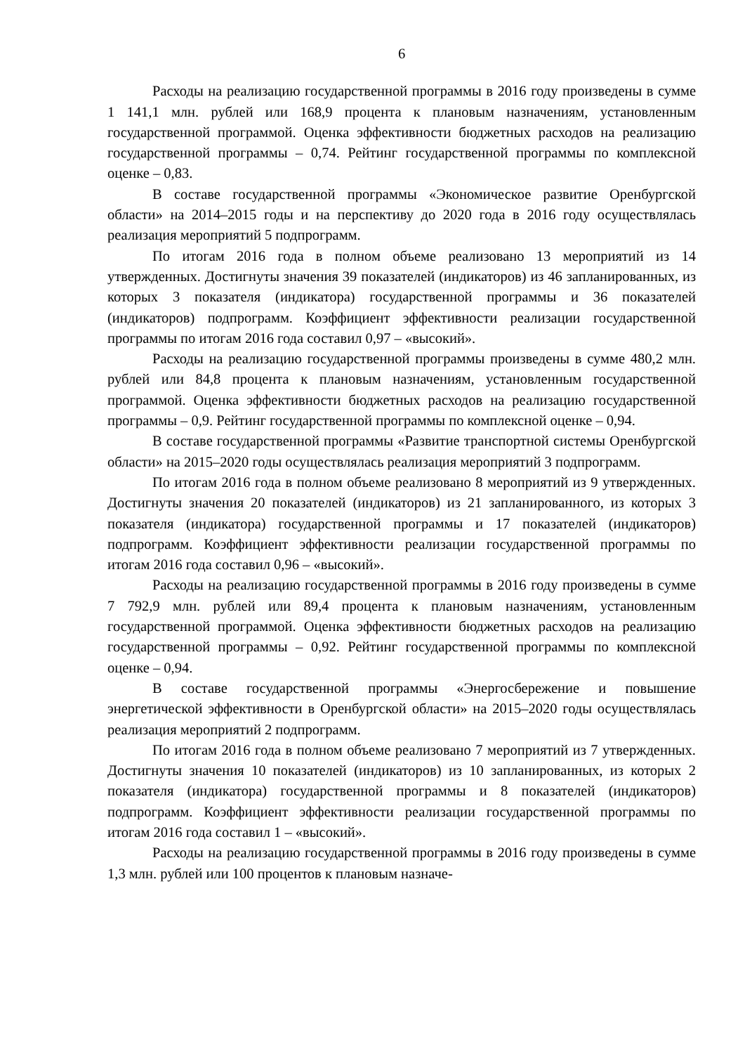6
Расходы на реализацию государственной программы в 2016 году произведены в сумме 1 141,1 млн. рублей или 168,9 процента к плановым назначениям, установленным государственной программой. Оценка эффективности бюджетных расходов на реализацию государственной программы – 0,74. Рейтинг государственной программы по комплексной оценке – 0,83.
В составе государственной программы «Экономическое развитие Оренбургской области» на 2014–2015 годы и на перспективу до 2020 года в 2016 году осуществлялась реализация мероприятий 5 подпрограмм.
По итогам 2016 года в полном объеме реализовано 13 мероприятий из 14 утвержденных. Достигнуты значения 39 показателей (индикаторов) из 46 запланированных, из которых 3 показателя (индикатора) государственной программы и 36 показателей (индикаторов) подпрограмм. Коэффициент эффективности реализации государственной программы по итогам 2016 года составил 0,97 – «высокий».
Расходы на реализацию государственной программы произведены в сумме 480,2 млн. рублей или 84,8 процента к плановым назначениям, установленным государственной программой. Оценка эффективности бюджетных расходов на реализацию государственной программы – 0,9. Рейтинг государственной программы по комплексной оценке – 0,94.
В составе государственной программы «Развитие транспортной системы Оренбургской области» на 2015–2020 годы осуществлялась реализация мероприятий 3 подпрограмм.
По итогам 2016 года в полном объеме реализовано 8 мероприятий из 9 утвержденных. Достигнуты значения 20 показателей (индикаторов) из 21 запланированного, из которых 3 показателя (индикатора) государственной программы и 17 показателей (индикаторов) подпрограмм. Коэффициент эффективности реализации государственной программы по итогам 2016 года составил 0,96 – «высокий».
Расходы на реализацию государственной программы в 2016 году произведены в сумме 7 792,9 млн. рублей или 89,4 процента к плановым назначениям, установленным государственной программой. Оценка эффективности бюджетных расходов на реализацию государственной программы – 0,92. Рейтинг государственной программы по комплексной оценке – 0,94.
В составе государственной программы «Энергосбережение и повышение энергетической эффективности в Оренбургской области» на 2015–2020 годы осуществлялась реализация мероприятий 2 подпрограмм.
По итогам 2016 года в полном объеме реализовано 7 мероприятий из 7 утвержденных. Достигнуты значения 10 показателей (индикаторов) из 10 запланированных, из которых 2 показателя (индикатора) государственной программы и 8 показателей (индикаторов) подпрограмм. Коэффициент эффективности реализации государственной программы по итогам 2016 года составил 1 – «высокий».
Расходы на реализацию государственной программы в 2016 году произведены в сумме 1,3 млн. рублей или 100 процентов к плановым назначе-